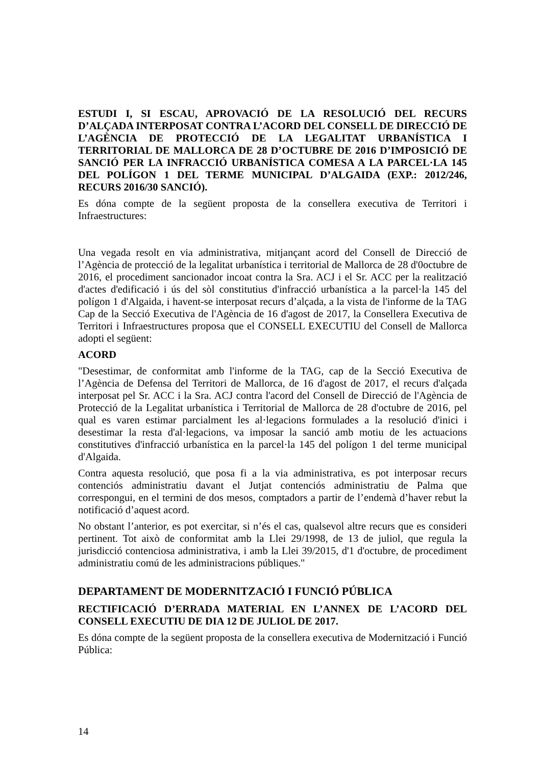ESTUDI I, SI ESCAU, APROVACIÓ DE LA RESOLUCIÓ DEL RECURS D’ALÇADA INTERPOSAT CONTRA L’ACORD DEL CONSELL DE DIRECCIÓ DE L’AGÈNCIA DE PROTECCIÓ DE LA LEGALITAT URBANÍSTICA I TERRITORIAL DE MALLORCA DE 28 D’OCTUBRE DE 2016 D’IMPOSICIÓ DE SANCIÓ PER LA INFRACCIÓ URBANÍSTICA COMESA A LA PARCEL·LA 145 DEL POLÍGON 1 DEL TERME MUNICIPAL D’ALGAIDA (EXP.: 2012/246, RECURS 2016/30 SANCIÓ).
Es dóna compte de la següent proposta de la consellera executiva de Territori i Infraestructures:
Una vegada resolt en via administrativa, mitjançant acord del Consell de Direcció de l’Agència de protecció de la legalitat urbanística i territorial de Mallorca de 28 d'0octubre de 2016, el procediment sancionador incoat contra la Sra. ACJ i el Sr. ACC per la realització d'actes d'edificació i ús del sòl constitutius d'infracció urbanística a la parcel·la 145 del polígon 1 d'Algaida, i havent-se interposat recurs d’alçada, a la vista de l'informe de la TAG Cap de la Secció Executiva de l'Agència de 16 d'agost de 2017, la Consellera Executiva de Territori i Infraestructures proposa que el CONSELL EXECUTIU del Consell de Mallorca adopti el següent:
ACORD
"Desestimar, de conformitat amb l'informe de la TAG, cap de la Secció Executiva de l’Agència de Defensa del Territori de Mallorca, de 16 d'agost de 2017, el recurs d'alçada interposat pel Sr. ACC i la Sra. ACJ contra l'acord del Consell de Direcció de l'Agència de Protecció de la Legalitat urbanística i Territorial de Mallorca de 28 d'octubre de 2016, pel qual es varen estimar parcialment les al·legacions formulades a la resolució d'inici i desestimar la resta d'al·legacions, va imposar la sanció amb motiu de les actuacions constitutives d'infracció urbanística en la parcel·la 145 del polígon 1 del terme municipal d'Algaida.
Contra aquesta resolució, que posa fi a la via administrativa, es pot interposar recurs contenciós administratiu davant el Jutjat contenciós administratiu de Palma que correspongui, en el termini de dos mesos, comptadors a partir de l’endemà d’haver rebut la notificació d’aquest acord.
No obstant l’anterior, es pot exercitar, si n’és el cas, qualsevol altre recurs que es consideri pertinent. Tot això de conformitat amb la Llei 29/1998, de 13 de juliol, que regula la jurisdicció contenciosa administrativa, i amb la Llei 39/2015, d'1 d'octubre, de procediment administratiu comú de les administracions públiques."
DEPARTAMENT DE MODERNITZACIÓ I FUNCIÓ PÚBLICA
RECTIFICACIÓ D’ERRADA MATERIAL EN L’ANNEX DE L’ACORD DEL CONSELL EXECUTIU DE DIA 12 DE JULIOL DE 2017.
Es dóna compte de la següent proposta de la consellera executiva de Modernització i Funció Pública:
14